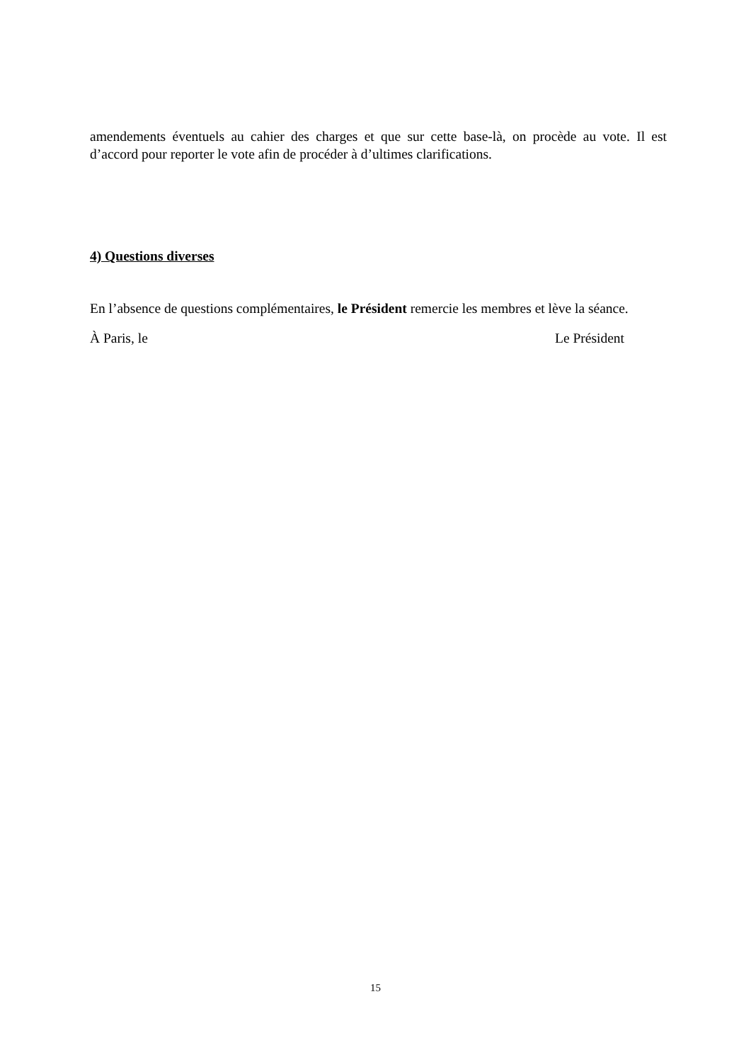amendements éventuels au cahier des charges et que sur cette base-là, on procède au vote. Il est d’accord pour reporter le vote afin de procéder à d’ultimes clarifications.
4) Questions diverses
En l’absence de questions complémentaires, le Président remercie les membres et lève la séance.
À Paris, le Le Président
15